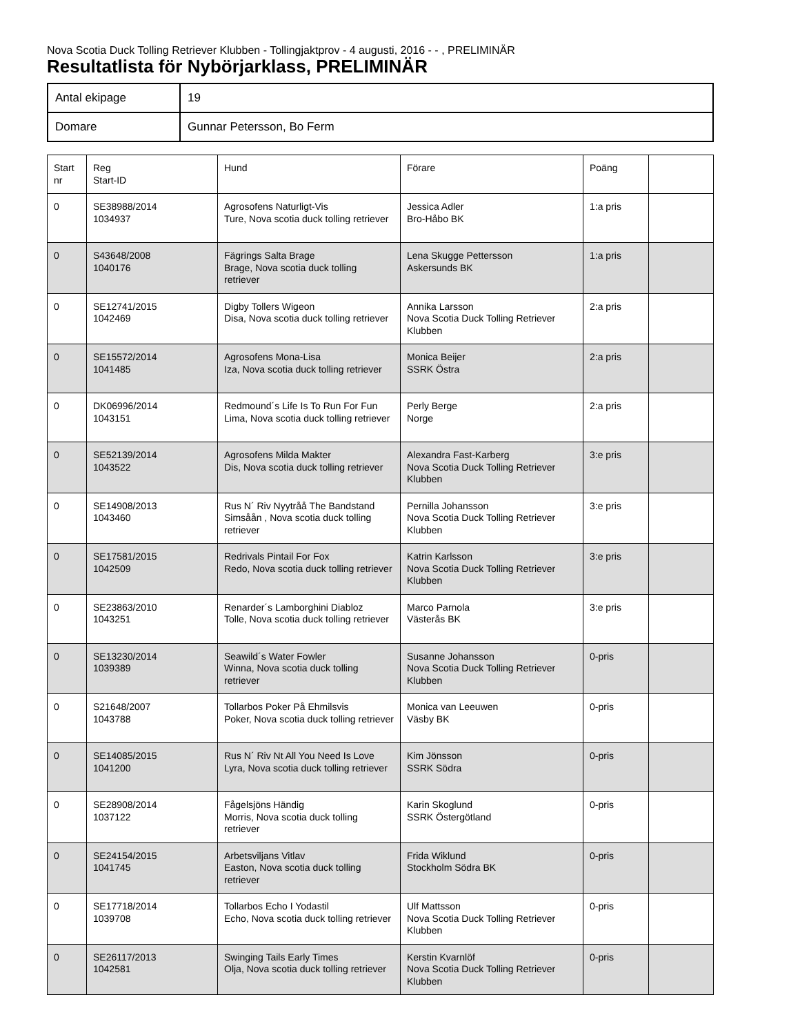Nova Scotia Duck Tolling Retriever Klubben - Tollingjaktprov - 4 augusti, 2016 - - , PRELIMINÄR
Resultatlista för Nybörjarklass, PRELIMINÄR
| Antal ekipage | 19 |
| Domare | Gunnar Petersson, Bo Ferm |
| Start nr | Reg Start-ID | Hund | Förare | Poäng | |
| 0 | SE38988/2014 1034937 | Agrosofens Naturligt-Vis Ture, Nova scotia duck tolling retriever | Jessica Adler Bro-Håbo BK | 1:a pris | |
| 0 | S43648/2008 1040176 | Fägrings Salta Brage Brage, Nova scotia duck tolling retriever | Lena Skugge Pettersson Askersunds BK | 1:a pris | |
| 0 | SE12741/2015 1042469 | Digby Tollers Wigeon Disa, Nova scotia duck tolling retriever | Annika Larsson Nova Scotia Duck Tolling Retriever Klubben | 2:a pris | |
| 0 | SE15572/2014 1041485 | Agrosofens Mona-Lisa Iza, Nova scotia duck tolling retriever | Monica Beijer SSRK Östra | 2:a pris | |
| 0 | DK06996/2014 1043151 | Redmound´s Life Is To Run For Fun Lima, Nova scotia duck tolling retriever | Perly Berge Norge | 2:a pris | |
| 0 | SE52139/2014 1043522 | Agrosofens Milda Makter Dis, Nova scotia duck tolling retriever | Alexandra Fast-Karberg Nova Scotia Duck Tolling Retriever Klubben | 3:e pris | |
| 0 | SE14908/2013 1043460 | Rus N´ Riv Nyytråå The Bandstand Simsåån , Nova scotia duck tolling retriever | Pernilla Johansson Nova Scotia Duck Tolling Retriever Klubben | 3:e pris | |
| 0 | SE17581/2015 1042509 | Redrivals Pintail For Fox Redo, Nova scotia duck tolling retriever | Katrin Karlsson Nova Scotia Duck Tolling Retriever Klubben | 3:e pris | |
| 0 | SE23863/2010 1043251 | Renarder´s Lamborghini Diabloz Tolle, Nova scotia duck tolling retriever | Marco Parnola Västerås BK | 3:e pris | |
| 0 | SE13230/2014 1039389 | Seawild´s Water Fowler Winna, Nova scotia duck tolling retriever | Susanne Johansson Nova Scotia Duck Tolling Retriever Klubben | 0-pris | |
| 0 | S21648/2007 1043788 | Tollarbos Poker På Ehmilsvis Poker, Nova scotia duck tolling retriever | Monica van Leeuwen Väsby BK | 0-pris | |
| 0 | SE14085/2015 1041200 | Rus N´ Riv Nt All You Need Is Love Lyra, Nova scotia duck tolling retriever | Kim Jönsson SSRK Södra | 0-pris | |
| 0 | SE28908/2014 1037122 | Fågelsjöns Händig Morris, Nova scotia duck tolling retriever | Karin Skoglund SSRK Östergötland | 0-pris | |
| 0 | SE24154/2015 1041745 | Arbetsviljans Vitlav Easton, Nova scotia duck tolling retriever | Frida Wiklund Stockholm Södra BK | 0-pris | |
| 0 | SE17718/2014 1039708 | Tollarbos Echo I Yodastil Echo, Nova scotia duck tolling retriever | Ulf Mattsson Nova Scotia Duck Tolling Retriever Klubben | 0-pris | |
| 0 | SE26117/2013 1042581 | Swinging Tails Early Times Olja, Nova scotia duck tolling retriever | Kerstin Kvarnlöf Nova Scotia Duck Tolling Retriever Klubben | 0-pris | |